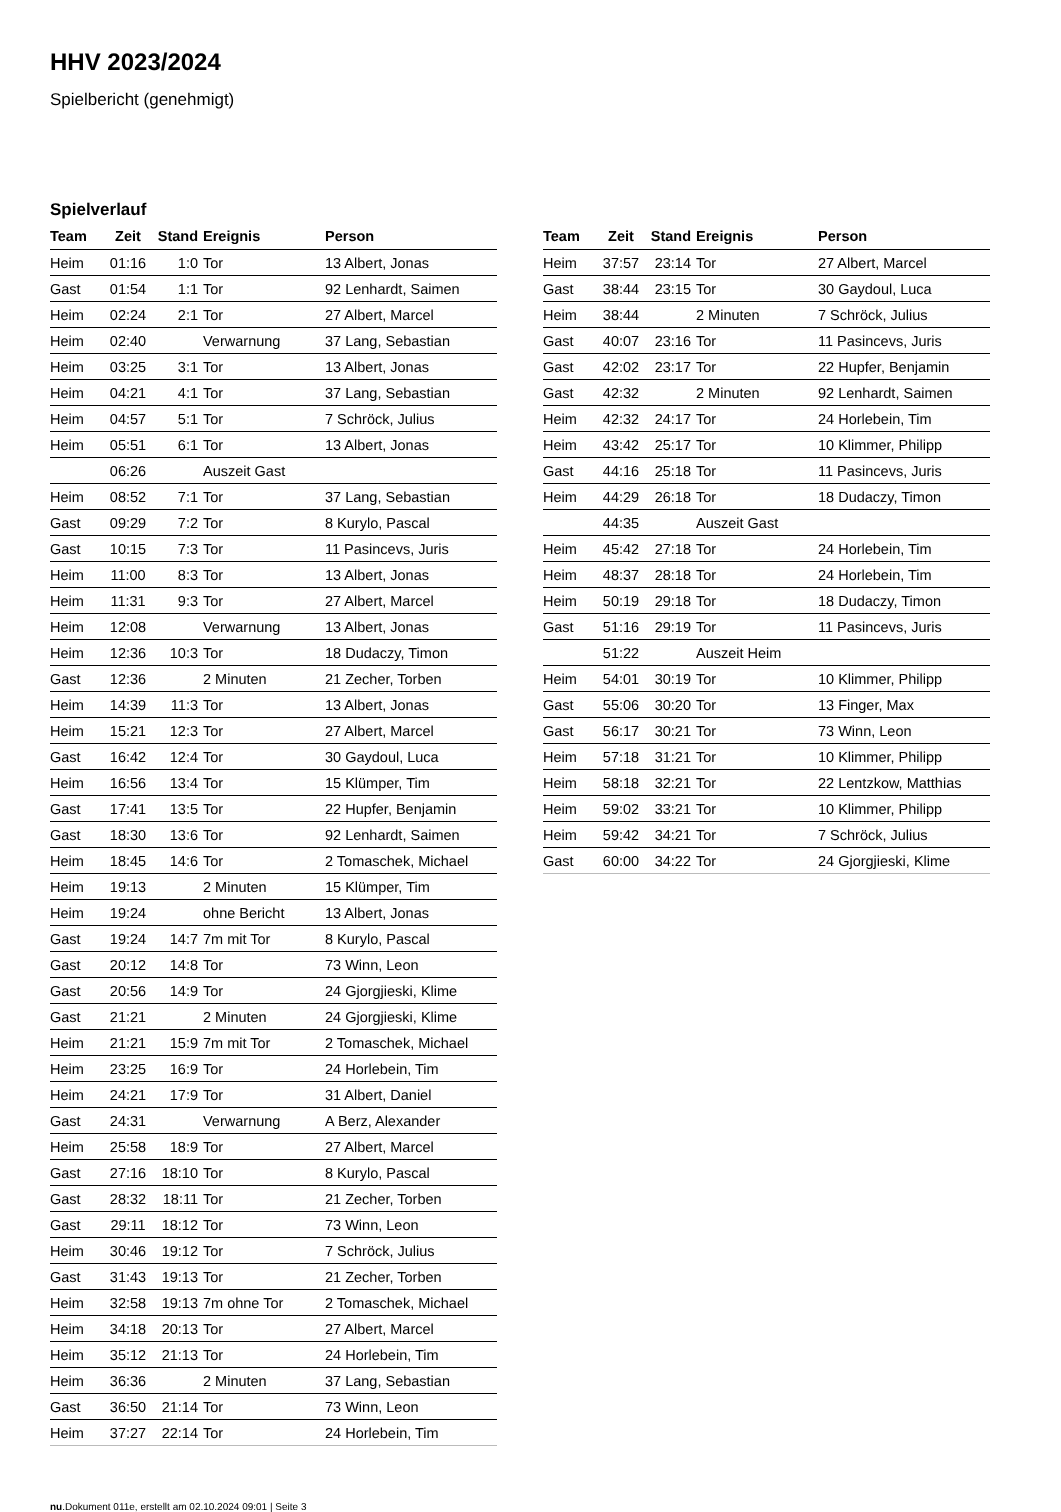HHV 2023/2024
Spielbericht (genehmigt)
Spielverlauf
| Team | Zeit | Stand | Ereignis | Person |
| --- | --- | --- | --- | --- |
| Heim | 01:16 | 1:0 | Tor | 13 Albert, Jonas |
| Gast | 01:54 | 1:1 | Tor | 92 Lenhardt, Saimen |
| Heim | 02:24 | 2:1 | Tor | 27 Albert, Marcel |
| Heim | 02:40 | | Verwarnung | 37 Lang, Sebastian |
| Heim | 03:25 | 3:1 | Tor | 13 Albert, Jonas |
| Heim | 04:21 | 4:1 | Tor | 37 Lang, Sebastian |
| Heim | 04:57 | 5:1 | Tor | 7 Schröck, Julius |
| Heim | 05:51 | 6:1 | Tor | 13 Albert, Jonas |
| | 06:26 | | Auszeit Gast | |
| Heim | 08:52 | 7:1 | Tor | 37 Lang, Sebastian |
| Gast | 09:29 | 7:2 | Tor | 8 Kurylo, Pascal |
| Gast | 10:15 | 7:3 | Tor | 11 Pasincevs, Juris |
| Heim | 11:00 | 8:3 | Tor | 13 Albert, Jonas |
| Heim | 11:31 | 9:3 | Tor | 27 Albert, Marcel |
| Heim | 12:08 | | Verwarnung | 13 Albert, Jonas |
| Heim | 12:36 | 10:3 | Tor | 18 Dudaczy, Timon |
| Gast | 12:36 | | 2 Minuten | 21 Zecher, Torben |
| Heim | 14:39 | 11:3 | Tor | 13 Albert, Jonas |
| Heim | 15:21 | 12:3 | Tor | 27 Albert, Marcel |
| Gast | 16:42 | 12:4 | Tor | 30 Gaydoul, Luca |
| Heim | 16:56 | 13:4 | Tor | 15 Klümper, Tim |
| Gast | 17:41 | 13:5 | Tor | 22 Hupfer, Benjamin |
| Gast | 18:30 | 13:6 | Tor | 92 Lenhardt, Saimen |
| Heim | 18:45 | 14:6 | Tor | 2 Tomaschek, Michael |
| Heim | 19:13 | | 2 Minuten | 15 Klümper, Tim |
| Heim | 19:24 | | ohne Bericht | 13 Albert, Jonas |
| Gast | 19:24 | 14:7 | 7m mit Tor | 8 Kurylo, Pascal |
| Gast | 20:12 | 14:8 | Tor | 73 Winn, Leon |
| Gast | 20:56 | 14:9 | Tor | 24 Gjorgjieski, Klime |
| Gast | 21:21 | | 2 Minuten | 24 Gjorgjieski, Klime |
| Heim | 21:21 | 15:9 | 7m mit Tor | 2 Tomaschek, Michael |
| Heim | 23:25 | 16:9 | Tor | 24 Horlebein, Tim |
| Heim | 24:21 | 17:9 | Tor | 31 Albert, Daniel |
| Gast | 24:31 | | Verwarnung | A Berz, Alexander |
| Heim | 25:58 | 18:9 | Tor | 27 Albert, Marcel |
| Gast | 27:16 | 18:10 | Tor | 8 Kurylo, Pascal |
| Gast | 28:32 | 18:11 | Tor | 21 Zecher, Torben |
| Gast | 29:11 | 18:12 | Tor | 73 Winn, Leon |
| Heim | 30:46 | 19:12 | Tor | 7 Schröck, Julius |
| Gast | 31:43 | 19:13 | Tor | 21 Zecher, Torben |
| Heim | 32:58 | 19:13 | 7m ohne Tor | 2 Tomaschek, Michael |
| Heim | 34:18 | 20:13 | Tor | 27 Albert, Marcel |
| Heim | 35:12 | 21:13 | Tor | 24 Horlebein, Tim |
| Heim | 36:36 | | 2 Minuten | 37 Lang, Sebastian |
| Gast | 36:50 | 21:14 | Tor | 73 Winn, Leon |
| Heim | 37:27 | 22:14 | Tor | 24 Horlebein, Tim |
| Team | Zeit | Stand | Ereignis | Person |
| --- | --- | --- | --- | --- |
| Heim | 37:57 | 23:14 | Tor | 27 Albert, Marcel |
| Gast | 38:44 | 23:15 | Tor | 30 Gaydoul, Luca |
| Heim | 38:44 | | 2 Minuten | 7 Schröck, Julius |
| Gast | 40:07 | 23:16 | Tor | 11 Pasincevs, Juris |
| Gast | 42:02 | 23:17 | Tor | 22 Hupfer, Benjamin |
| Gast | 42:32 | | 2 Minuten | 92 Lenhardt, Saimen |
| Heim | 42:32 | 24:17 | Tor | 24 Horlebein, Tim |
| Heim | 43:42 | 25:17 | Tor | 10 Klimmer, Philipp |
| Gast | 44:16 | 25:18 | Tor | 11 Pasincevs, Juris |
| Heim | 44:29 | 26:18 | Tor | 18 Dudaczy, Timon |
| | 44:35 | | Auszeit Gast | |
| Heim | 45:42 | 27:18 | Tor | 24 Horlebein, Tim |
| Heim | 48:37 | 28:18 | Tor | 24 Horlebein, Tim |
| Heim | 50:19 | 29:18 | Tor | 18 Dudaczy, Timon |
| Gast | 51:16 | 29:19 | Tor | 11 Pasincevs, Juris |
| | 51:22 | | Auszeit Heim | |
| Heim | 54:01 | 30:19 | Tor | 10 Klimmer, Philipp |
| Gast | 55:06 | 30:20 | Tor | 13 Finger, Max |
| Gast | 56:17 | 30:21 | Tor | 73 Winn, Leon |
| Heim | 57:18 | 31:21 | Tor | 10 Klimmer, Philipp |
| Heim | 58:18 | 32:21 | Tor | 22 Lentzkow, Matthias |
| Heim | 59:02 | 33:21 | Tor | 10 Klimmer, Philipp |
| Heim | 59:42 | 34:21 | Tor | 7 Schröck, Julius |
| Gast | 60:00 | 34:22 | Tor | 24 Gjorgjieski, Klime |
nu.Dokument 011e, erstellt am 02.10.2024 09:01 | Seite 3